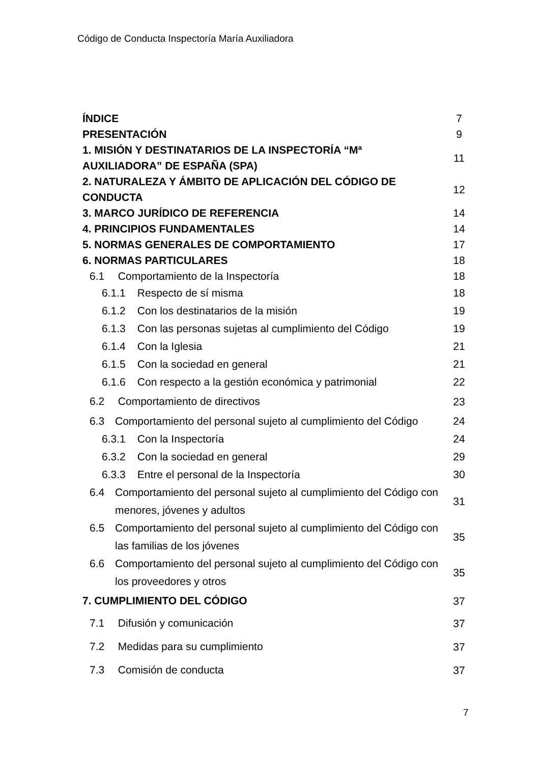Código de Conducta Inspectoría María Auxiliadora
| ÍNDICE | 7 |
| PRESENTACIÓN | 9 |
| 1. MISIÓN Y DESTINATARIOS DE LA INSPECTORÍA “Mª AUXILIADORA” DE ESPAÑA (SPA) | 11 |
| 2. NATURALEZA Y ÁMBITO DE APLICACIÓN DEL CÓDIGO DE CONDUCTA | 12 |
| 3. MARCO JURÍDICO DE REFERENCIA | 14 |
| 4. PRINCIPIOS FUNDAMENTALES | 14 |
| 5. NORMAS GENERALES DE COMPORTAMIENTO | 17 |
| 6. NORMAS PARTICULARES | 18 |
| 6.1 Comportamiento de la Inspectoría | 18 |
| 6.1.1 Respecto de sí misma | 18 |
| 6.1.2 Con los destinatarios de la misión | 19 |
| 6.1.3 Con las personas sujetas al cumplimiento del Código | 19 |
| 6.1.4 Con la Iglesia | 21 |
| 6.1.5 Con la sociedad en general | 21 |
| 6.1.6 Con respecto a la gestión económica y patrimonial | 22 |
| 6.2 Comportamiento de directivos | 23 |
| 6.3 Comportamiento del personal sujeto al cumplimiento del Código | 24 |
| 6.3.1 Con la Inspectoría | 24 |
| 6.3.2 Con la sociedad en general | 29 |
| 6.3.3 Entre el personal de la Inspectoría | 30 |
| 6.4 Comportamiento del personal sujeto al cumplimiento del Código con menores, jóvenes y adultos | 31 |
| 6.5 Comportamiento del personal sujeto al cumplimiento del Código con las familias de los jóvenes | 35 |
| 6.6 Comportamiento del personal sujeto al cumplimiento del Código con los proveedores y otros | 35 |
| 7. CUMPLIMIENTO DEL CÓDIGO | 37 |
| 7.1 Difusión y comunicación | 37 |
| 7.2 Medidas para su cumplimiento | 37 |
| 7.3 Comisión de conducta | 37 |
7